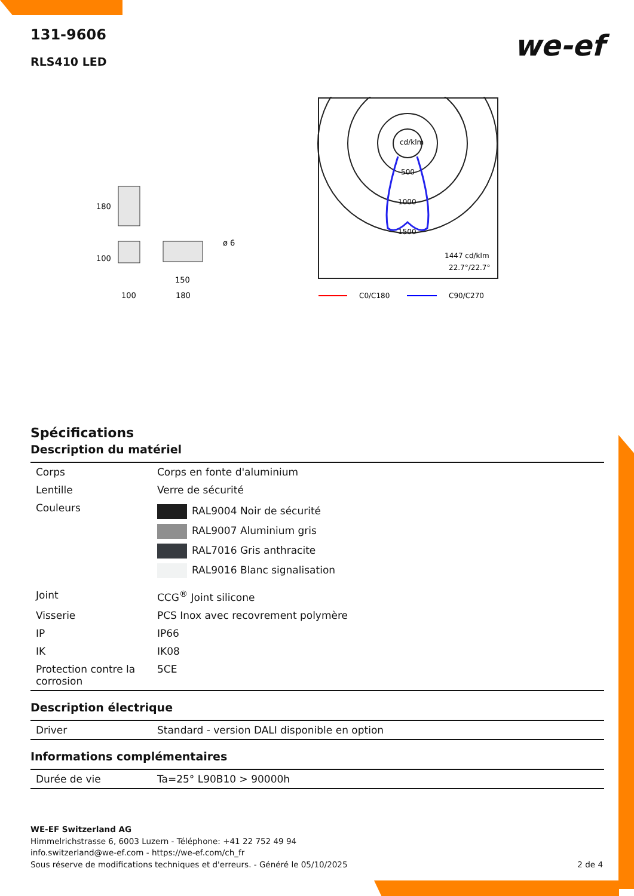we-ef
131-9606
RLS410 LED
180
100
100
150
180
ø 6
cd/klm
500
1000
1500
1447 cd/klm
22.7°/22.7°
C0/C180
C90/C270
Spécifications
Description du matériel
| Corps | Corps en fonte d'aluminium |
| Lentille | Verre de sécurité |
| Couleurs | RAL9004 Noir de sécurité RAL9007 Aluminium gris RAL7016 Gris anthracite RAL9016 Blanc signalisation |
| Joint | CCG<sup>®</sup> Joint silicone |
| Visserie | PCS Inox avec recovrement polymère |
| IP | IP66 |
| IK | IK08 |
| Protection contre la corrosion | 5CE |
Description électrique
| Driver | Standard - version DALI disponible en option |
Informations complémentaires
| Durée de vie | Ta=25° L90B10 > 90000h |
WE-EF Switzerland AG
Himmelrichstrasse 6, 6003 Luzern - Téléphone: +41 22 752 49 94
info.switzerland@we-ef.com - https://we-ef.com/ch_fr
Sous réserve de modifications techniques et d'erreurs. - Généré le 05/10/2025 2 de 4